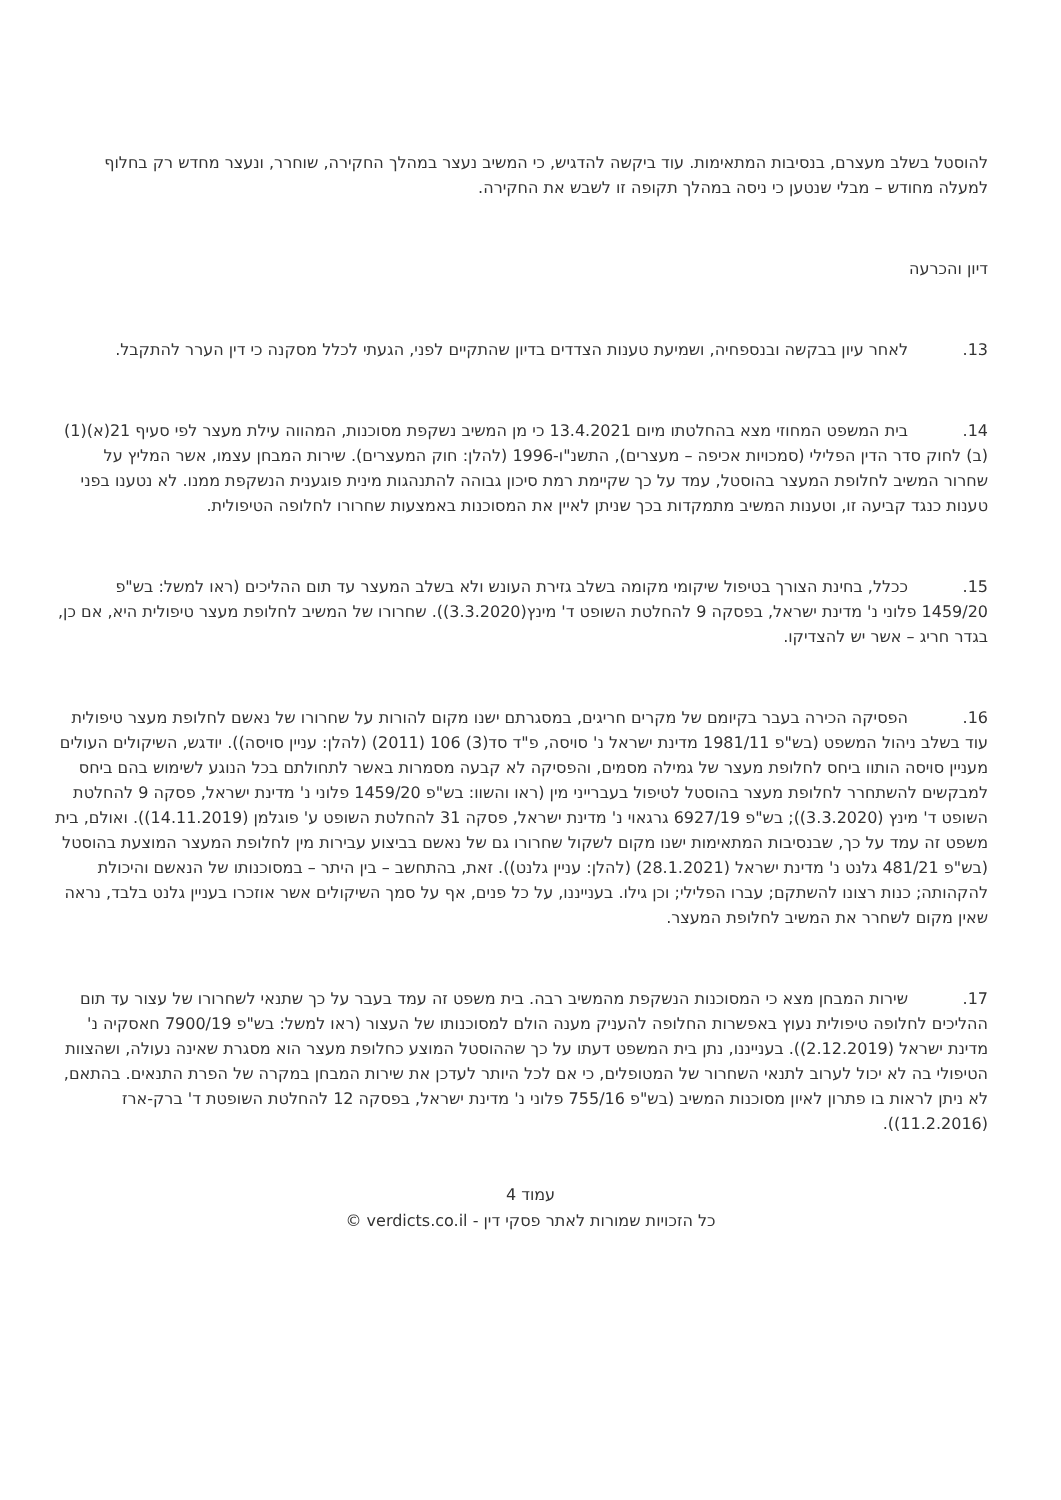להוסטל בשלב מעצרם, בנסיבות המתאימות. עוד ביקשה להדגיש, כי המשיב נעצר במהלך החקירה, שוחרר, ונעצר מחדש רק בחלוף למעלה מחודש – מבלי שנטען כי ניסה במהלך תקופה זו לשבש את החקירה.
דיון והכרעה
13. לאחר עיון בבקשה ובנספחיה, ושמיעת טענות הצדדים בדיון שהתקיים לפני, הגעתי לכלל מסקנה כי דין הערר להתקבל.
14. בית המשפט המחוזי מצא בהחלטתו מיום 13.4.2021 כי מן המשיב נשקפת מסוכנות, המהווה עילת מעצר לפי סעיף 21(א)(1)(ב) לחוק סדר הדין הפלילי (סמכויות אכיפה – מעצרים), התשנ"ו-1996 (להלן: חוק המעצרים). שירות המבחן עצמו, אשר המליץ על שחרור המשיב לחלופת המעצר בהוסטל, עמד על כך שקיימת רמת סיכון גבוהה להתנהגות מינית פוגענית הנשקפת ממנו. לא נטענו בפני טענות כנגד קביעה זו, וטענות המשיב מתמקדות בכך שניתן לאיין את המסוכנות באמצעות שחרורו לחלופה הטיפולית.
15. ככלל, בחינת הצורך בטיפול שיקומי מקומה בשלב גזירת העונש ולא בשלב המעצר עד תום ההליכים (ראו למשל: בש"פ 1459/20 פלוני נ' מדינת ישראל, בפסקה 9 להחלטת השופט ד' מינץ(3.3.2020)). שחרורו של המשיב לחלופת מעצר טיפולית היא, אם כן, בגדר חריג – אשר יש להצדיקו.
16. הפסיקה הכירה בעבר בקיומם של מקרים חריגים, במסגרתם ישנו מקום להורות על שחרורו של נאשם לחלופת מעצר טיפולית עוד בשלב ניהול המשפט (בש"פ 1981/11 מדינת ישראל נ' סויסה, פ"ד סד(3) 106 (2011) (להלן: עניין סויסה)). יודגש, השיקולים העולים מעניין סויסה הותוו ביחס לחלופת מעצר של גמילה מסמים, והפסיקה לא קבעה מסמרות באשר לתחולתם בכל הנוגע לשימוש בהם ביחס למבקשים להשתחרר לחלופת מעצר בהוסטל לטיפול בעברייני מין (ראו והשוו: בש"פ 1459/20 פלוני נ' מדינת ישראל, פסקה 9 להחלטת השופט ד' מינץ (3.3.2020)); בש"פ 6927/19 גרגאוי נ' מדינת ישראל, פסקה 31 להחלטת השופט ע' פוגלמן (14.11.2019)). ואולם, בית משפט זה עמד על כך, שבנסיבות המתאימות ישנו מקום לשקול שחרורו גם של נאשם בביצוע עבירות מין לחלופת המעצר המוצעת בהוסטל (בש"פ 481/21 גלנט נ' מדינת ישראל (28.1.2021) (להלן: עניין גלנט)). זאת, בהתחשב – בין היתר – במסוכנותו של הנאשם והיכולת להקהותה; כנות רצונו להשתקם; עברו הפלילי; וכן גילו. בענייננו, על כל פנים, אף על סמך השיקולים אשר אוזכרו בעניין גלנט בלבד, נראה שאין מקום לשחרר את המשיב לחלופת המעצר.
17. שירות המבחן מצא כי המסוכנות הנשקפת מהמשיב רבה. בית משפט זה עמד בעבר על כך שתנאי לשחרורו של עצור עד תום ההליכים לחלופה טיפולית נעוץ באפשרות החלופה להעניק מענה הולם למסוכנותו של העצור (ראו למשל: בש"פ 7900/19 חאסקיה נ' מדינת ישראל (2.12.2019)). בענייננו, נתן בית המשפט דעתו על כך שההוסטל המוצע כחלופת מעצר הוא מסגרת שאינה נעולה, ושהצוות הטיפולי בה לא יכול לערוב לתנאי השחרור של המטופלים, כי אם לכל היותר לעדכן את שירות המבחן במקרה של הפרת התנאים. בהתאם, לא ניתן לראות בו פתרון לאיון מסוכנות המשיב (בש"פ 755/16 פלוני נ' מדינת ישראל, בפסקה 12 להחלטת השופטת ד' ברק-ארז (11.2.2016)).
עמוד 4
כל הזכויות שמורות לאתר פסקי דין - verdicts.co.il ©